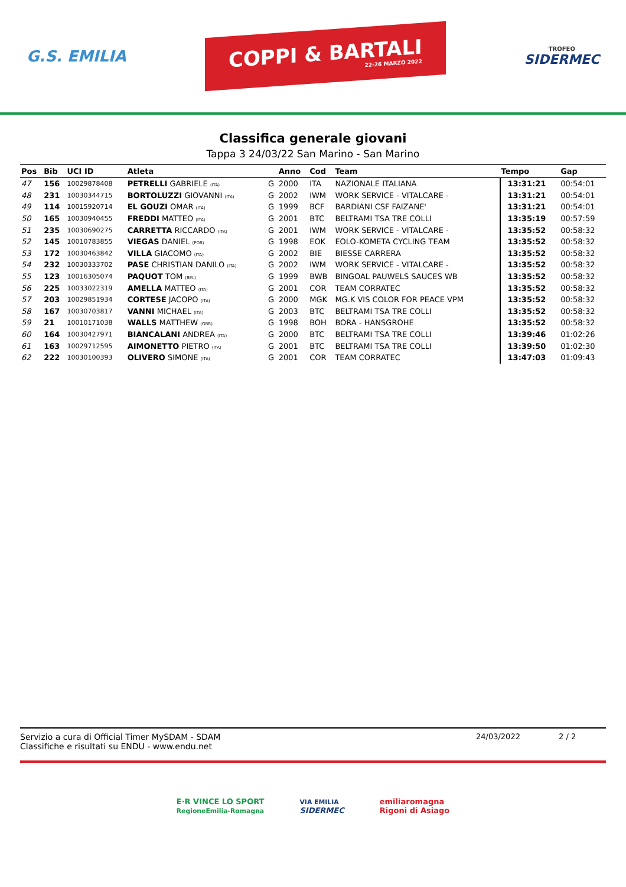G.S. EMILIA
COPPI & BARTALI
22-26 MARZO 2022
TROFEO
SIDERMEC
Classifica generale giovani
Tappa 3 24/03/22 San Marino - San Marino
| Pos | Bib | UCI ID | Atleta | | Anno | Cod | Team | Tempo | Gap |
| --- | --- | --- | --- | --- | --- | --- | --- | --- | --- |
| 47 | 156 | 10029878408 | PETRELLI GABRIELE (ITA) | G | 2000 | ITA | NAZIONALE ITALIANA | 13:31:21 | 00:54:01 |
| 48 | 231 | 10030344715 | BORTOLUZZI GIOVANNI (ITA) | G | 2002 | IWM | WORK SERVICE - VITALCARE - | 13:31:21 | 00:54:01 |
| 49 | 114 | 10015920714 | EL GOUZI OMAR (ITA) | G | 1999 | BCF | BARDIANI CSF FAIZANE' | 13:31:21 | 00:54:01 |
| 50 | 165 | 10030940455 | FREDDI MATTEO (ITA) | G | 2001 | BTC | BELTRAMI TSA TRE COLLI | 13:35:19 | 00:57:59 |
| 51 | 235 | 10030690275 | CARRETTA RICCARDO (ITA) | G | 2001 | IWM | WORK SERVICE - VITALCARE - | 13:35:52 | 00:58:32 |
| 52 | 145 | 10010783855 | VIEGAS DANIEL (POR) | G | 1998 | EOK | EOLO-KOMETA CYCLING TEAM | 13:35:52 | 00:58:32 |
| 53 | 172 | 10030463842 | VILLA GIACOMO (ITA) | G | 2002 | BIE | BIESSE CARRERA | 13:35:52 | 00:58:32 |
| 54 | 232 | 10030333702 | PASE CHRISTIAN DANILO (ITA) | G | 2002 | IWM | WORK SERVICE - VITALCARE - | 13:35:52 | 00:58:32 |
| 55 | 123 | 10016305074 | PAQUOT TOM (BEL) | G | 1999 | BWB | BINGOAL PAUWELS SAUCES WB | 13:35:52 | 00:58:32 |
| 56 | 225 | 10033022319 | AMELLA MATTEO (ITA) | G | 2001 | COR | TEAM CORRATEC | 13:35:52 | 00:58:32 |
| 57 | 203 | 10029851934 | CORTESE JACOPO (ITA) | G | 2000 | MGK | MG.K VIS COLOR FOR PEACE VPM | 13:35:52 | 00:58:32 |
| 58 | 167 | 10030703817 | VANNI MICHAEL (ITA) | G | 2003 | BTC | BELTRAMI TSA TRE COLLI | 13:35:52 | 00:58:32 |
| 59 | 21 | 10010171038 | WALLS MATTHEW (GBR) | G | 1998 | BOH | BORA - HANSGROHE | 13:35:52 | 00:58:32 |
| 60 | 164 | 10030427971 | BIANCALANI ANDREA (ITA) | G | 2000 | BTC | BELTRAMI TSA TRE COLLI | 13:39:46 | 01:02:26 |
| 61 | 163 | 10029712595 | AIMONETTO PIETRO (ITA) | G | 2001 | BTC | BELTRAMI TSA TRE COLLI | 13:39:50 | 01:02:30 |
| 62 | 222 | 10030100393 | OLIVERO SIMONE (ITA) | G | 2001 | COR | TEAM CORRATEC | 13:47:03 | 01:09:43 |
Servizio a cura di Official Timer MySDAM - SDAM
Classifiche e risultati su ENDU - www.endu.net
24/03/2022 2 / 2
E·R VINCE LO SPORT
RegioneEmilia-Romagna
VIA EMILIA
SIDERMEC
emiliaromagna
Rigoni di Asiago